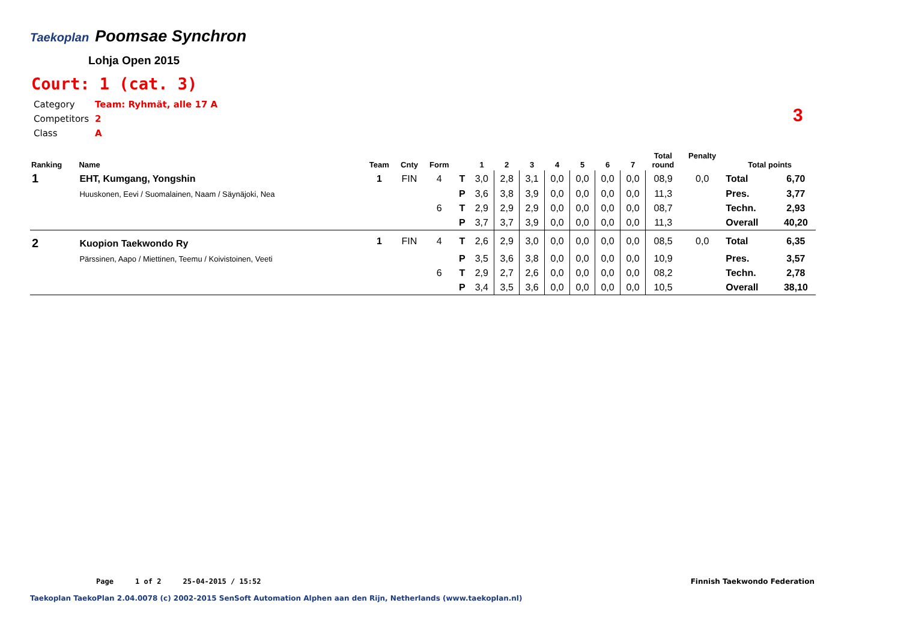Taekoplan Poomsae Synchron
Lohja Open 2015
Court: 1 (cat. 3)
| Category | Team: Ryhmät, alle 17 A |
| Competitors | 2 |
| Class | A |
3
| Ranking | Name | Team | Cnty | Form | | 1 | 2 | 3 | 4 | 5 | 6 | 7 | Total round | Penalty | Total points | |
| --- | --- | --- | --- | --- | --- | --- | --- | --- | --- | --- | --- | --- | --- | --- | --- | --- |
| 1 | EHT, Kumgang, Yongshin | 1 | FIN | 4 | T | 3,0 | 2,8 | 3,1 | 0,0 | 0,0 | 0,0 | 0,0 | 08,9 | 0,0 | Total | 6,70 |
| | Huuskonen, Eevi / Suomalainen, Naam / Säynäjoki, Nea | | | | P | 3,6 | 3,8 | 3,9 | 0,0 | 0,0 | 0,0 | 0,0 | 11,3 | | Pres. | 3,77 |
| | | | | 6 | T | 2,9 | 2,9 | 2,9 | 0,0 | 0,0 | 0,0 | 0,0 | 08,7 | | Techn. | 2,93 |
| | | | | | P | 3,7 | 3,7 | 3,9 | 0,0 | 0,0 | 0,0 | 0,0 | 11,3 | | Overall | 40,20 |
| 2 | Kuopion Taekwondo Ry | 1 | FIN | 4 | T | 2,6 | 2,9 | 3,0 | 0,0 | 0,0 | 0,0 | 0,0 | 08,5 | 0,0 | Total | 6,35 |
| | Pärssinen, Aapo / Miettinen, Teemu / Koivistoinen, Veeti | | | | P | 3,5 | 3,6 | 3,8 | 0,0 | 0,0 | 0,0 | 0,0 | 10,9 | | Pres. | 3,57 |
| | | | | 6 | T | 2,9 | 2,7 | 2,6 | 0,0 | 0,0 | 0,0 | 0,0 | 08,2 | | Techn. | 2,78 |
| | | | | | P | 3,4 | 3,5 | 3,6 | 0,0 | 0,0 | 0,0 | 0,0 | 10,5 | | Overall | 38,10 |
Page 1 of 2 25-04-2015 / 15:52
Finnish Taekwondo Federation
Taekoplan TaekoPlan 2.04.0078 (c) 2002-2015 SenSoft Automation Alphen aan den Rijn, Netherlands (www.taekoplan.nl)